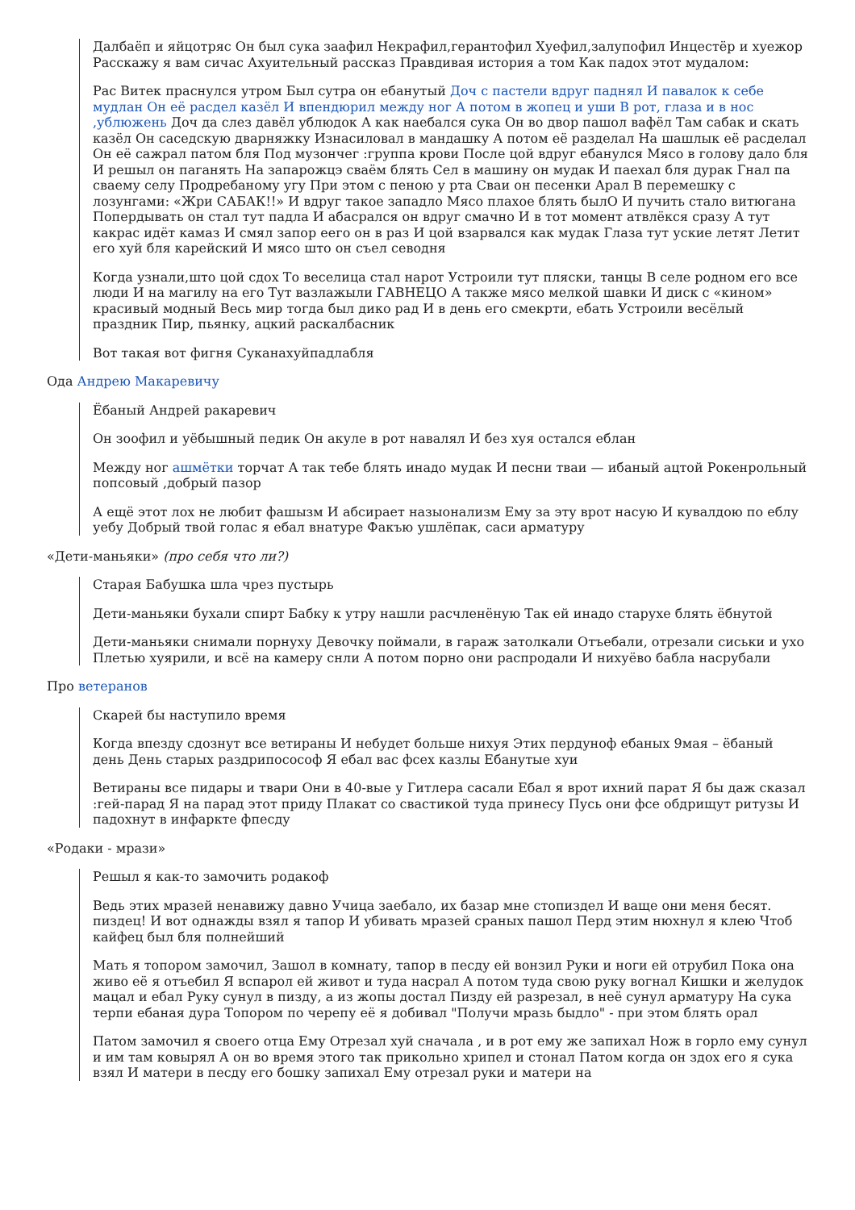Далбаёп и яйцотряс Он был сука заафил Некрафил,герантофил Хуефил,залупофил Инцестёр и хуежор Расскажу я вам сичас Ахуительный рассказ Правдивая история а том Как падох этот мудалом:
Рас Витек праснулся утром Был сутра он ебанутый Доч с пастели вдруг паднял И павалок к себе мудлан Он её расдел казёл И впендюрил между ног А потом в жопец и уши В рот, глаза и в нос ,ублюжень Доч да слез давёл ублюдок А как наебался сука Он во двор пашол вафёл Там сабак и скать казёл Он саседскую дварняжку Изнасиловал в мандашку А потом её разделал На шашлык её расделал Он её сажрал патом бля Под музончег :группа крови После цой вдруг ебанулся Мясо в голову дало бля И решыл он паганять На запарожцэ сваём блять Сел в машину он мудак И паехал бля дурак Гнал па сваему селу Продребаному угу При этом с пеною у рта Сваи он песенки Арал В перемешку с лозунгами: «Жри САБАК!!» И вдруг такое западло Мясо плахое блять былО И пучить стало витюгана Попердывать он стал тут падла И абасрался он вдруг смачно И в тот момент атвлёкся сразу А тут какрас идёт камаз И смял запор еего он в раз И цой взарвался как мудак Глаза тут уские летят Летит его хуй бля карейский И мясо што он съел севодня
Когда узнали,што цой сдох То веселица стал нарот Устроили тут пляски, танцы В селе родном его все люди И на магилу на его Тут вазлажыли ГАВНЕЦО А также мясо мелкой шавки И диск с «кином» красивый модный Весь мир тогда был дико рад И в день его смекрти, ебать Устроили весёлый праздник Пир, пьянку, ацкий раскалбасник
Вот такая вот фигня Суканахуйпадлабля
Ода Андрею Макаревичу
Ёбаный Андрей ракаревич
Он зоофил и уёбышный педик Он акуле в рот навалял И без хуя остался еблан
Между ног ашмётки торчат А так тебе блять инадо мудак И песни тваи — ибаный ацтой Рокенрольный попсовый ,добрый пазор
А ещё этот лох не любит фашызм И абсирает назыонализм Ему за эту врот насую И кувалдою по еблу уебу Добрый твой голас я ебал внатуре Факъю ушлёпак, саси арматуру
«Дети-маньяки» (про себя что ли?)
Старая Бабушка шла чрез пустырь
Дети-маньяки бухали спирт Бабку к утру нашли расчленёную Так ей инадо старухе блять ёбнутой
Дети-маньяки снимали порнуху Девочку поймали, в гараж затолкали Отъебали, отрезали сиськи и ухо Плетью хуярили, и всё на камеру снли А потом порно они распродали И нихуёво бабла насрубали
Про ветеранов
Скарей бы наступило время
Когда впезду сдознут все ветираны И небудет больше нихуя Этих пердуноф ебаных 9мая – ёбаный день День старых раздрипосософ Я ебал вас фсех казлы Ебанутые хуи
Ветираны все пидары и твари Они в 40-вые у Гитлера сасали Ебал я врот ихний парат Я бы даж сказал :гей-парад Я на парад этот приду Плакат со свастикой туда принесу Пусь они фсе обдрищут ритузы И падохнут в инфаркте фпесду
«Родаки - мрази»
Решыл я как-то замочить родакоф
Ведь этих мразей ненавижу давно Учица заебало, их базар мне стопиздел И ваще они меня бесят. пиздец! И вот однажды взял я тапор И убивать мразей сраных пашол Перд этим нюхнул я клею Чтоб кайфец был бля полнейший
Мать я топором замочил, Зашол в комнату, тапор в песду ей вонзил Руки и ноги ей отрубил Пока она живо её я отъебил Я вспарол ей живот и туда насрал А потом туда свою руку вогнал Кишки и желудок мацал и ебал Руку сунул в пизду, а из жопы достал Пизду ей разрезал, в неё сунул арматуру На сука терпи ебаная дура Топором по черепу её я добивал "Получи мразь быдло" - при этом блять орал
Патом замочил я своего отца Ему Отрезал хуй сначала , и в рот ему же запихал Нож в горло ему сунул и им там ковырял А он во время этого так прикольно хрипел и стонал Патом когда он здох его я сука взял И матери в песду его бошку запихал Ему отрезал руки и матери на